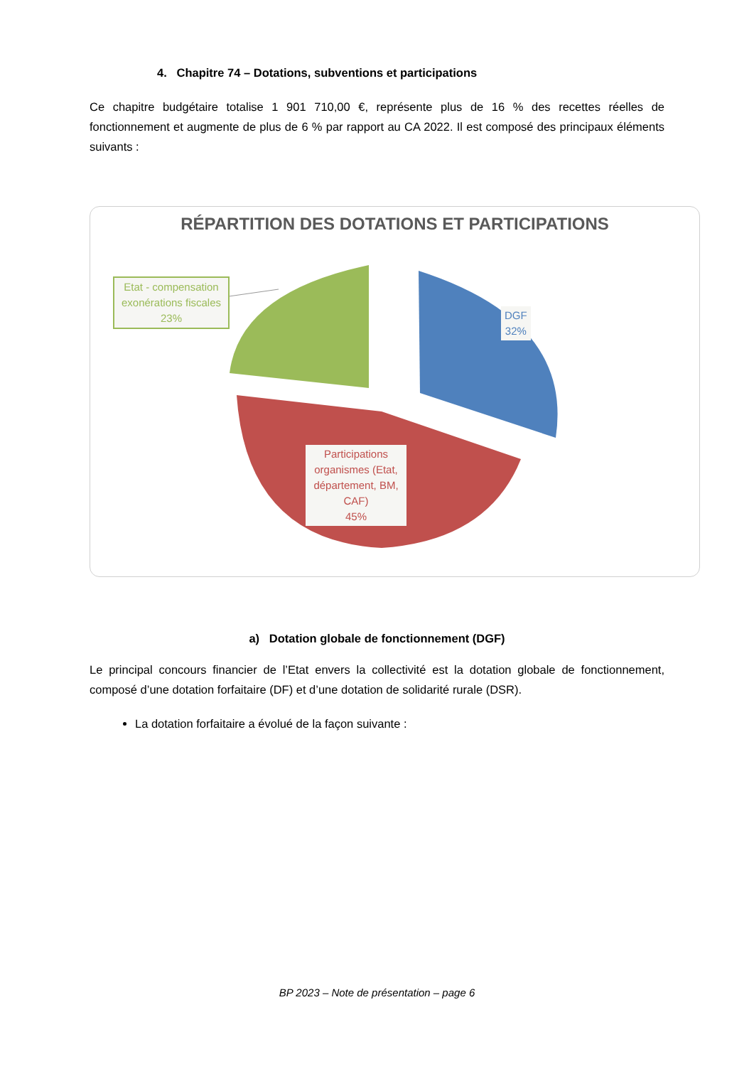4. Chapitre 74 – Dotations, subventions et participations
Ce chapitre budgétaire totalise 1 901 710,00 €, représente plus de 16 % des recettes réelles de fonctionnement et augmente de plus de 6 % par rapport au CA 2022. Il est composé des principaux éléments suivants :
RÉPARTITION DES DOTATIONS ET PARTICIPATIONS
Etat - compensation exonérations fiscales 23%
DGF
32%
Participations organismes (Etat, département, BM, CAF)
45%
a) Dotation globale de fonctionnement (DGF)
Le principal concours financier de l’Etat envers la collectivité est la dotation globale de fonctionnement, composé d’une dotation forfaitaire (DF) et d’une dotation de solidarité rurale (DSR).
La dotation forfaitaire a évolué de la façon suivante :
BP 2023 – Note de présentation – page 6